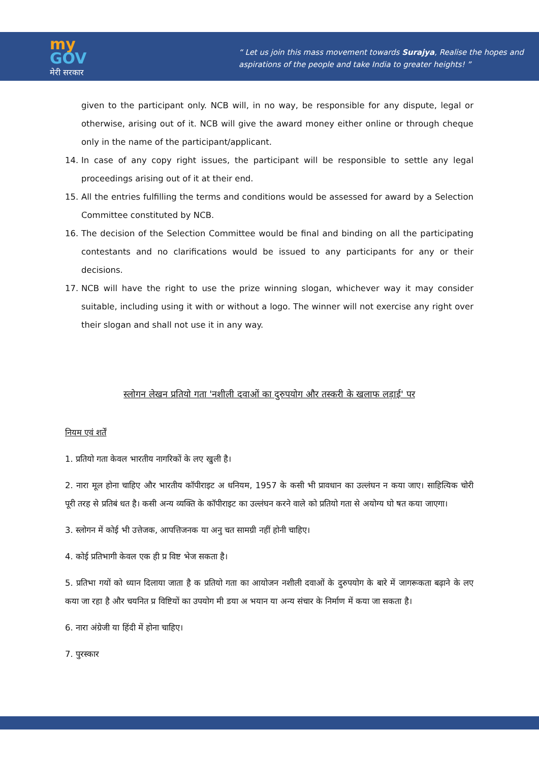my
GOV
मेरी सरकार
“ Let us join this mass movement towards Surajya, Realise the hopes and
aspirations of the people and take India to greater heights! ”
given to the participant only. NCB will, in no way, be responsible for any dispute, legal or otherwise, arising out of it. NCB will give the award money either online or through cheque only in the name of the participant/applicant.
14. In case of any copy right issues, the participant will be responsible to settle any legal proceedings arising out of it at their end.
15. All the entries fulfilling the terms and conditions would be assessed for award by a Selection Committee constituted by NCB.
16. The decision of the Selection Committee would be final and binding on all the participating contestants and no clarifications would be issued to any participants for any or their decisions.
17. NCB will have the right to use the prize winning slogan, whichever way it may consider suitable, including using it with or without a logo. The winner will not exercise any right over their slogan and shall not use it in any way.
स्लोगन लेखन प्रतियो गता 'नशीली दवाओं का दुरुपयोग और तस्करी के खलाफ लड़ाई' पर
नियम एवं शर्तें
1. प्रतियो गता केवल भारतीय नागरिकों के लए खुली है।
2. नारा मूल होना चाहिए और भारतीय कॉपीराइट अ धनियम, 1957 के कसी भी प्रावधान का उल्लंघन न कया जाए। साहित्यिक चोरी पूरी तरह से प्रतिबं धत है। कसी अन्य व्यक्ति के कॉपीराइट का उल्लंघन करने वाले को प्रतियो गता से अयोग्य घो षत कया जाएगा।
3. स्लोगन में कोई भी उत्तेजक, आपत्तिजनक या अनु चत सामग्री नहीं होनी चाहिए।
4. कोई प्रतिभागी केवल एक ही प्र विष्ट भेज सकता है।
5. प्रतिभा गयों को ध्यान दिलाया जाता है क प्रतियो गता का आयोजन नशीली दवाओं के दुरुपयोग के बारे में जागरूकता बढ़ाने के लए कया जा रहा है और चयनित प्र विष्टियों का उपयोग मी डया अ भयान या अन्य संचार के निर्माण में कया जा सकता है।
6. नारा अंग्रेजी या हिंदी में होना चाहिए।
7. पुरस्कार